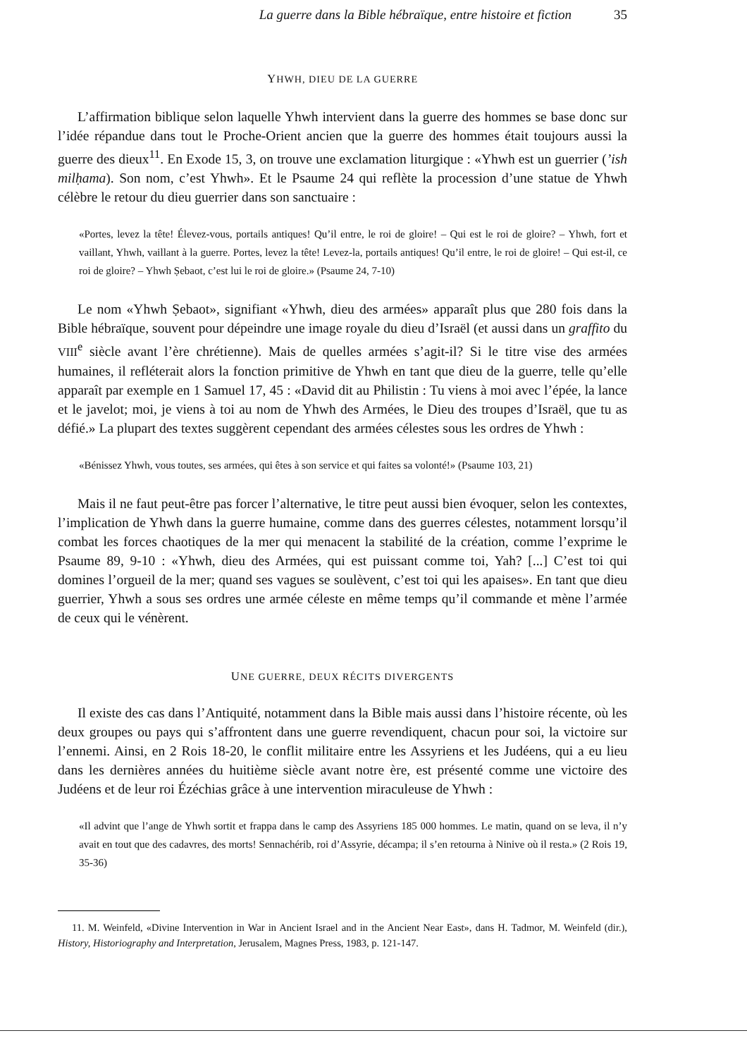La guerre dans la Bible hébraïque, entre histoire et fiction 35
YHWH, DIEU DE LA GUERRE
L’affirmation biblique selon laquelle Yhwh intervient dans la guerre des hommes se base donc sur l’idée répandue dans tout le Proche-Orient ancien que la guerre des hommes était toujours aussi la guerre des dieux<sup>11</sup>. En Exode 15, 3, on trouve une exclamation liturgique : «Yhwh est un guerrier (’ish milḥama). Son nom, c’est Yhwh». Et le Psaume 24 qui reflète la procession d’une statue de Yhwh célèbre le retour du dieu guerrier dans son sanctuaire :
«Portes, levez la tête! Élevez-vous, portails antiques! Qu’il entre, le roi de gloire! – Qui est le roi de gloire? – Yhwh, fort et vaillant, Yhwh, vaillant à la guerre. Portes, levez la tête! Levez-la, portails antiques! Qu’il entre, le roi de gloire! – Qui est-il, ce roi de gloire? – Yhwh Ṣebaot, c’est lui le roi de gloire.» (Psaume 24, 7-10)
Le nom «Yhwh Ṣebaot», signifiant «Yhwh, dieu des armées» apparaît plus que 280 fois dans la Bible hébraïque, souvent pour dépeindre une image royale du dieu d’Israël (et aussi dans un graffito du VIII<sup>e</sup> siècle avant l’ère chrétienne). Mais de quelles armées s’agit-il? Si le titre vise des armées humaines, il refléterait alors la fonction primitive de Yhwh en tant que dieu de la guerre, telle qu’elle apparaît par exemple en 1 Samuel 17, 45 : «David dit au Philistin : Tu viens à moi avec l’épée, la lance et le javelot; moi, je viens à toi au nom de Yhwh des Armées, le Dieu des troupes d’Israël, que tu as défié.» La plupart des textes suggèrent cependant des armées célestes sous les ordres de Yhwh :
«Bénissez Yhwh, vous toutes, ses armées, qui êtes à son service et qui faites sa volonté!» (Psaume 103, 21)
Mais il ne faut peut-être pas forcer l’alternative, le titre peut aussi bien évoquer, selon les contextes, l’implication de Yhwh dans la guerre humaine, comme dans des guerres célestes, notamment lorsqu’il combat les forces chaotiques de la mer qui menacent la stabilité de la création, comme l’exprime le Psaume 89, 9-10 : «Yhwh, dieu des Armées, qui est puissant comme toi, Yah? [...] C’est toi qui domines l’orgueil de la mer; quand ses vagues se soulèvent, c’est toi qui les apaises». En tant que dieu guerrier, Yhwh a sous ses ordres une armée céleste en même temps qu’il commande et mène l’armée de ceux qui le vénèrent.
UNE GUERRE, DEUX RÉCITS DIVERGENTS
Il existe des cas dans l’Antiquité, notamment dans la Bible mais aussi dans l’histoire récente, où les deux groupes ou pays qui s’affrontent dans une guerre revendiquent, chacun pour soi, la victoire sur l’ennemi. Ainsi, en 2 Rois 18-20, le conflit militaire entre les Assyriens et les Judéens, qui a eu lieu dans les dernières années du huitième siècle avant notre ère, est présenté comme une victoire des Judéens et de leur roi Ézéchias grâce à une intervention miraculeuse de Yhwh :
«Il advint que l’ange de Yhwh sortit et frappa dans le camp des Assyriens 185 000 hommes. Le matin, quand on se leva, il n’y avait en tout que des cadavres, des morts! Sennachérib, roi d’Assyrie, décampa; il s’en retourna à Ninive où il resta.» (2 Rois 19, 35-36)
11. M. Weinfeld, «Divine Intervention in War in Ancient Israel and in the Ancient Near East», dans H. Tadmor, M. Weinfeld (dir.), History, Historiography and Interpretation, Jerusalem, Magnes Press, 1983, p. 121-147.